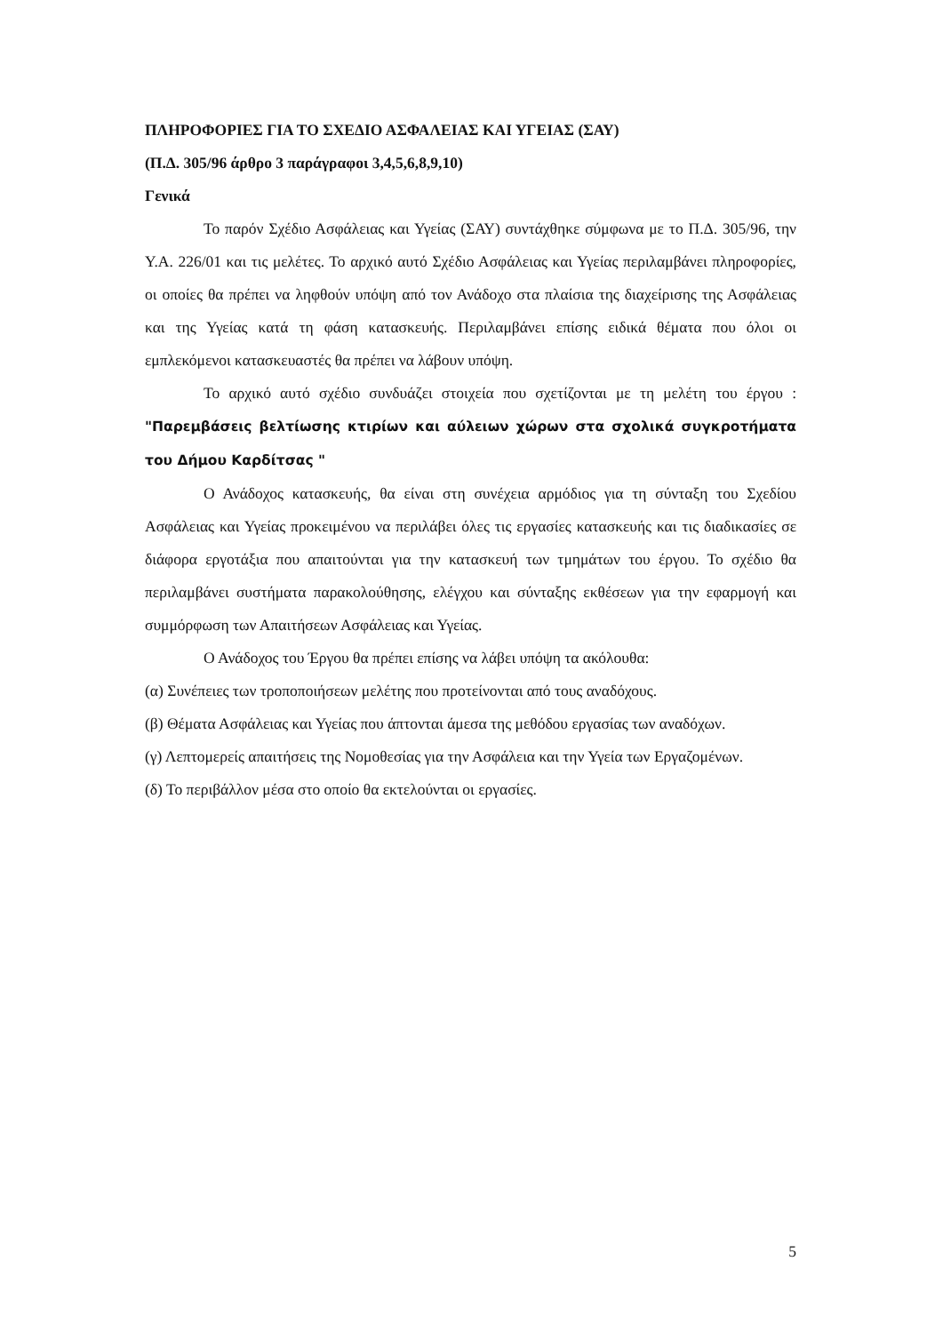ΠΛΗΡΟΦΟΡΙΕΣ ΓΙΑ ΤΟ ΣΧΕΔΙΟ ΑΣΦΑΛΕΙΑΣ ΚΑΙ ΥΓΕΙΑΣ (ΣΑΥ)
(Π.Δ. 305/96 άρθρο 3 παράγραφοι 3,4,5,6,8,9,10)
Γενικά
Το παρόν Σχέδιο Ασφάλειας και Υγείας (ΣΑΥ) συντάχθηκε σύμφωνα με το Π.Δ. 305/96, την Υ.Α. 226/01 και τις μελέτες. Το αρχικό αυτό Σχέδιο Ασφάλειας και Υγείας περιλαμβάνει πληροφορίες, οι οποίες θα πρέπει να ληφθούν υπόψη από τον Ανάδοχο στα πλαίσια της διαχείρισης της Ασφάλειας και της Υγείας κατά τη φάση κατασκευής. Περιλαμβάνει επίσης ειδικά θέματα που όλοι οι εμπλεκόμενοι κατασκευαστές θα πρέπει να λάβουν υπόψη.
Το αρχικό αυτό σχέδιο συνδυάζει στοιχεία που σχετίζονται με τη μελέτη του έργου : "Παρεμβάσεις βελτίωσης κτιρίων και αύλειων χώρων στα σχολικά συγκροτήματα του Δήμου Καρδίτσας "
Ο Ανάδοχος κατασκευής, θα είναι στη συνέχεια αρμόδιος για τη σύνταξη του Σχεδίου Ασφάλειας και Υγείας προκειμένου να περιλάβει όλες τις εργασίες κατασκευής και τις διαδικασίες σε διάφορα εργοτάξια που απαιτούνται για την κατασκευή των τμημάτων του έργου. Το σχέδιο θα περιλαμβάνει συστήματα παρακολούθησης, ελέγχου και σύνταξης εκθέσεων για την εφαρμογή και συμμόρφωση των Απαιτήσεων Ασφάλειας και Υγείας.
Ο Ανάδοχος του Έργου θα πρέπει επίσης να λάβει υπόψη τα ακόλουθα:
(α) Συνέπειες των τροποποιήσεων μελέτης που προτείνονται από τους αναδόχους.
(β) Θέματα Ασφάλειας και Υγείας που άπτονται άμεσα της μεθόδου εργασίας των αναδόχων.
(γ) Λεπτομερείς απαιτήσεις της Νομοθεσίας για την Ασφάλεια και την Υγεία των Εργαζομένων.
(δ) Το περιβάλλον μέσα στο οποίο θα εκτελούνται οι εργασίες.
5